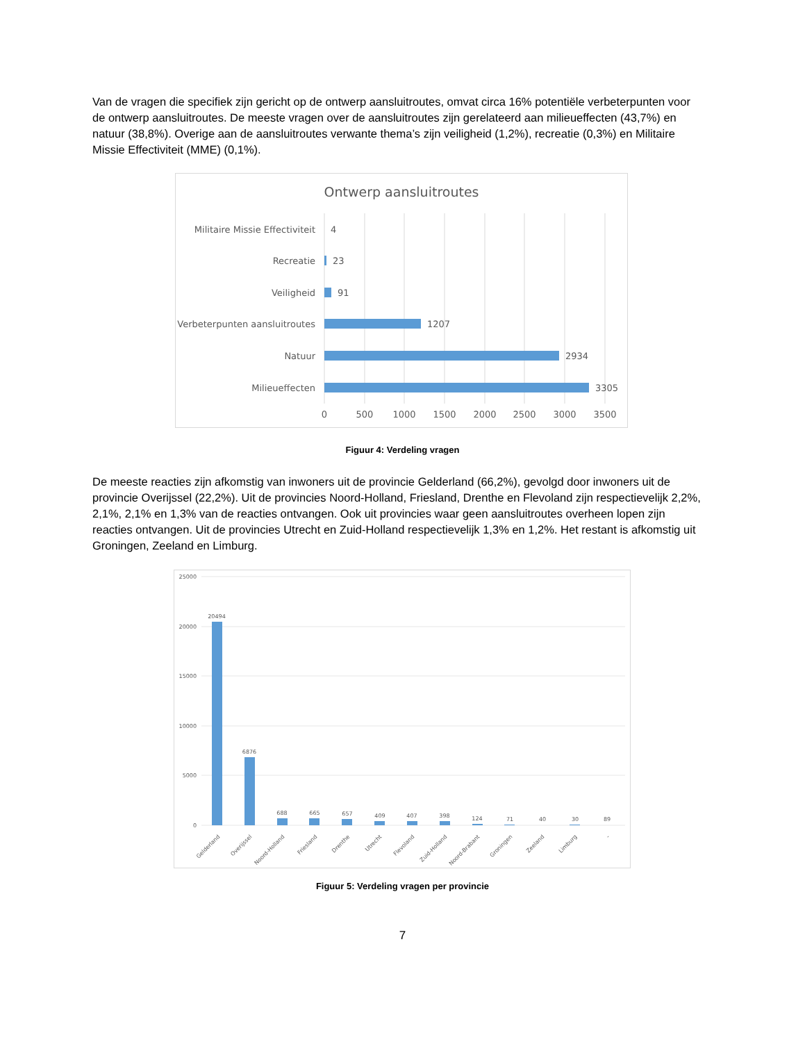Van de vragen die specifiek zijn gericht op de ontwerp aansluitroutes, omvat circa 16% potentiële verbeterpunten voor de ontwerp aansluitroutes. De meeste vragen over de aansluitroutes zijn gerelateerd aan milieueffecten (43,7%) en natuur (38,8%). Overige aan de aansluitroutes verwante thema’s zijn veiligheid (1,2%), recreatie (0,3%) en Militaire Missie Effectiviteit (MME) (0,1%).
Ontwerp aansluitroutes
Militaire Missie Effectiviteit
Recreatie
Veiligheid
Verbeterpunten aansluitroutes
Natuur
Milieueffecten
4
23
91
1207
2934
3305
0
500
1000
1500
2000
2500
3000
3500
Figuur 4: Verdeling vragen
De meeste reacties zijn afkomstig van inwoners uit de provincie Gelderland (66,2%), gevolgd door inwoners uit de provincie Overijssel (22,2%). Uit de provincies Noord-Holland, Friesland, Drenthe en Flevoland zijn respectievelijk 2,2%, 2,1%, 2,1% en 1,3% van de reacties ontvangen. Ook uit provincies waar geen aansluitroutes overheen lopen zijn reacties ontvangen. Uit de provincies Utrecht en Zuid-Holland respectievelijk 1,3% en 1,2%. Het restant is afkomstig uit Groningen, Zeeland en Limburg.
25000
20000
15000
10000
5000
0
20494
6876
688
665
657
409
407
398
124
71
40
30
89
Gelderland
Overijssel
Noord-Holland
Friesland
Drenthe
Utrecht
Flevoland
Zuid-Holland
Noord-Brabant
Groningen
Zeeland
Limburg
-
Figuur 5: Verdeling vragen per provincie
7